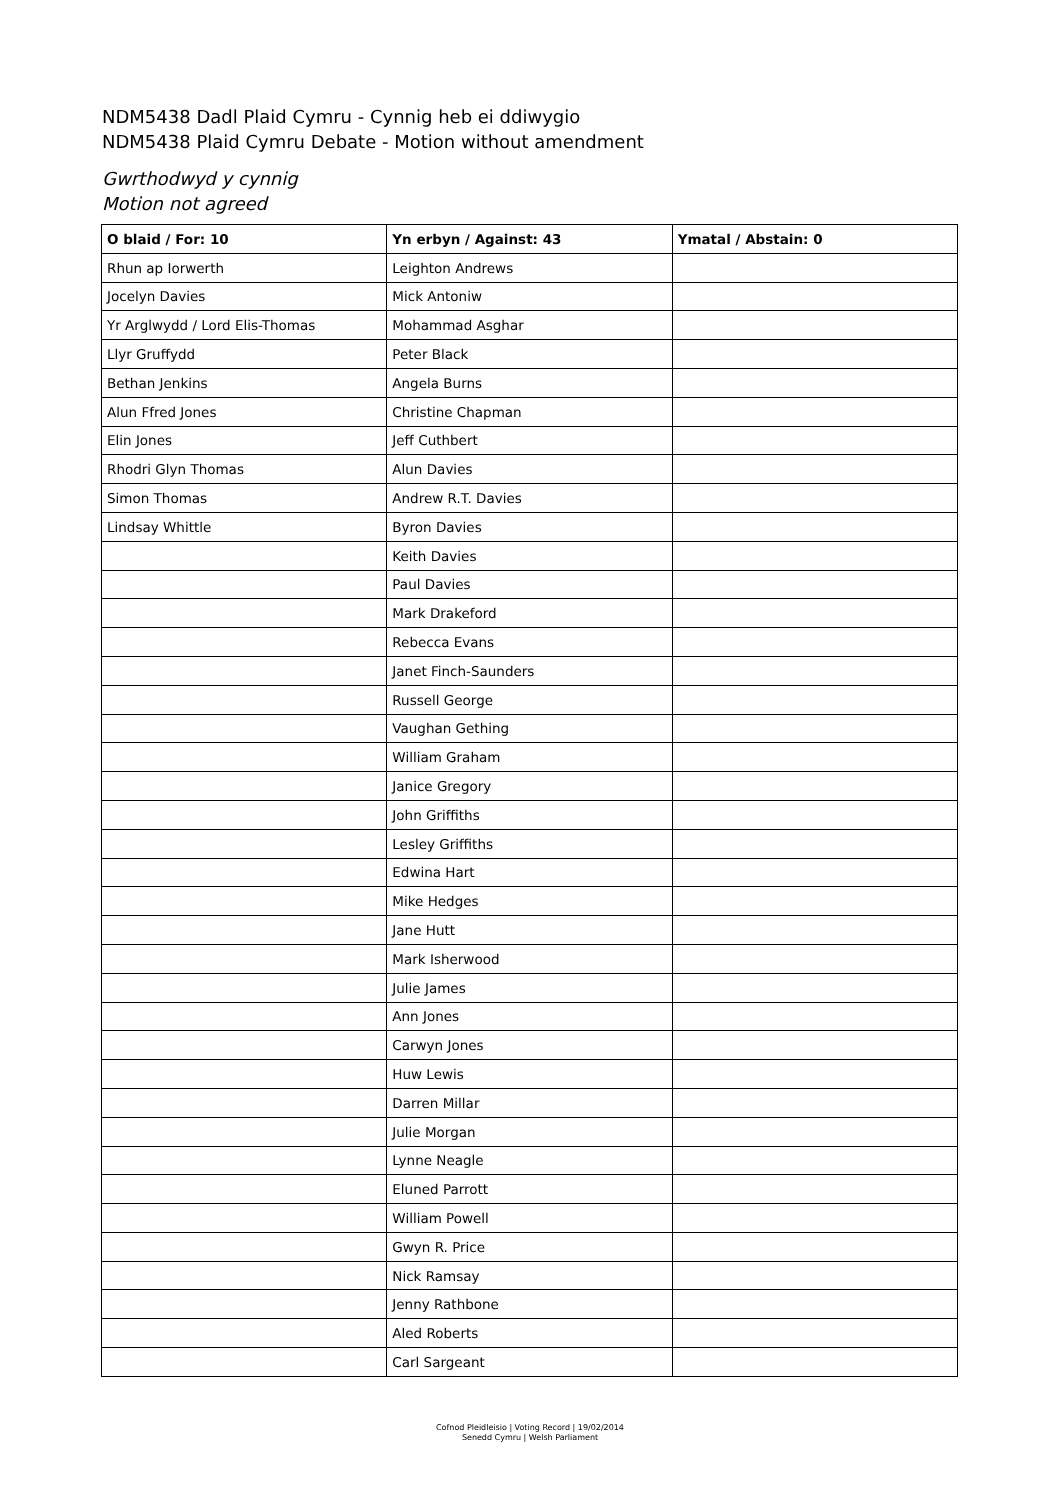NDM5438 Dadl Plaid Cymru - Cynnig heb ei ddiwygio
NDM5438 Plaid Cymru Debate - Motion without amendment
Gwrthodwyd y cynnig
Motion not agreed
| O blaid / For: 10 | Yn erbyn / Against: 43 | Ymatal / Abstain: 0 |
| --- | --- | --- |
| Rhun ap Iorwerth | Leighton Andrews | |
| Jocelyn Davies | Mick Antoniw | |
| Yr Arglwydd / Lord Elis-Thomas | Mohammad Asghar | |
| Llyr Gruffydd | Peter Black | |
| Bethan Jenkins | Angela Burns | |
| Alun Ffred Jones | Christine Chapman | |
| Elin Jones | Jeff Cuthbert | |
| Rhodri Glyn Thomas | Alun Davies | |
| Simon Thomas | Andrew R.T. Davies | |
| Lindsay Whittle | Byron Davies | |
| | Keith Davies | |
| | Paul Davies | |
| | Mark Drakeford | |
| | Rebecca Evans | |
| | Janet Finch-Saunders | |
| | Russell George | |
| | Vaughan Gething | |
| | William Graham | |
| | Janice Gregory | |
| | John Griffiths | |
| | Lesley Griffiths | |
| | Edwina Hart | |
| | Mike Hedges | |
| | Jane Hutt | |
| | Mark Isherwood | |
| | Julie James | |
| | Ann Jones | |
| | Carwyn Jones | |
| | Huw Lewis | |
| | Darren Millar | |
| | Julie Morgan | |
| | Lynne Neagle | |
| | Eluned Parrott | |
| | William Powell | |
| | Gwyn R. Price | |
| | Nick Ramsay | |
| | Jenny Rathbone | |
| | Aled Roberts | |
| | Carl Sargeant | |
Cofnod Pleidleisio | Voting Record | 19/02/2014
Senedd Cymru | Welsh Parliament